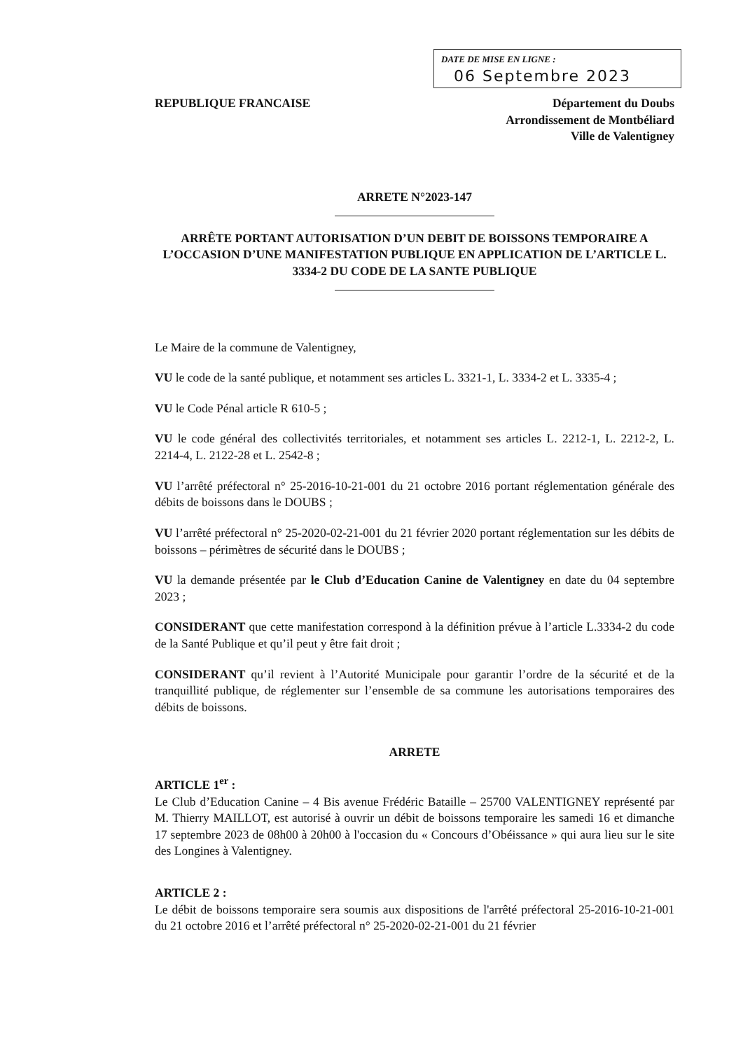DATE DE MISE EN LIGNE :
06 Septembre 2023
REPUBLIQUE FRANCAISE Département du Doubs
Arrondissement de Montbéliard
Ville de Valentigney
ARRETE N°2023-147
ARRÊTE PORTANT AUTORISATION D’UN DEBIT DE BOISSONS TEMPORAIRE A L’OCCASION D’UNE MANIFESTATION PUBLIQUE EN APPLICATION DE L’ARTICLE L. 3334-2 DU CODE DE LA SANTE PUBLIQUE
Le Maire de la commune de Valentigney,
VU le code de la santé publique, et notamment ses articles L. 3321-1, L. 3334-2 et L. 3335-4 ;
VU le Code Pénal article R 610-5 ;
VU le code général des collectivités territoriales, et notamment ses articles L. 2212-1, L. 2212-2, L. 2214-4, L. 2122-28 et L. 2542-8 ;
VU l’arrêté préfectoral n° 25-2016-10-21-001 du 21 octobre 2016 portant réglementation générale des débits de boissons dans le DOUBS ;
VU l’arrêté préfectoral n° 25-2020-02-21-001 du 21 février 2020 portant réglementation sur les débits de boissons – périmètres de sécurité dans le DOUBS ;
VU la demande présentée par le Club d’Education Canine de Valentigney en date du 04 septembre 2023 ;
CONSIDERANT que cette manifestation correspond à la définition prévue à l’article L.3334-2 du code de la Santé Publique et qu’il peut y être fait droit ;
CONSIDERANT qu’il revient à l’Autorité Municipale pour garantir l’ordre de la sécurité et de la tranquillité publique, de réglementer sur l’ensemble de sa commune les autorisations temporaires des débits de boissons.
ARRETE
ARTICLE 1<sup>er</sup> :
Le Club d’Education Canine – 4 Bis avenue Frédéric Bataille – 25700 VALENTIGNEY représenté par M. Thierry MAILLOT, est autorisé à ouvrir un débit de boissons temporaire les samedi 16 et dimanche 17 septembre 2023 de 08h00 à 20h00 à l'occasion du « Concours d’Obéissance » qui aura lieu sur le site des Longines à Valentigney.
ARTICLE 2 :
Le débit de boissons temporaire sera soumis aux dispositions de l'arrêté préfectoral 25-2016-10-21-001 du 21 octobre 2016 et l’arrêté préfectoral n° 25-2020-02-21-001 du 21 février